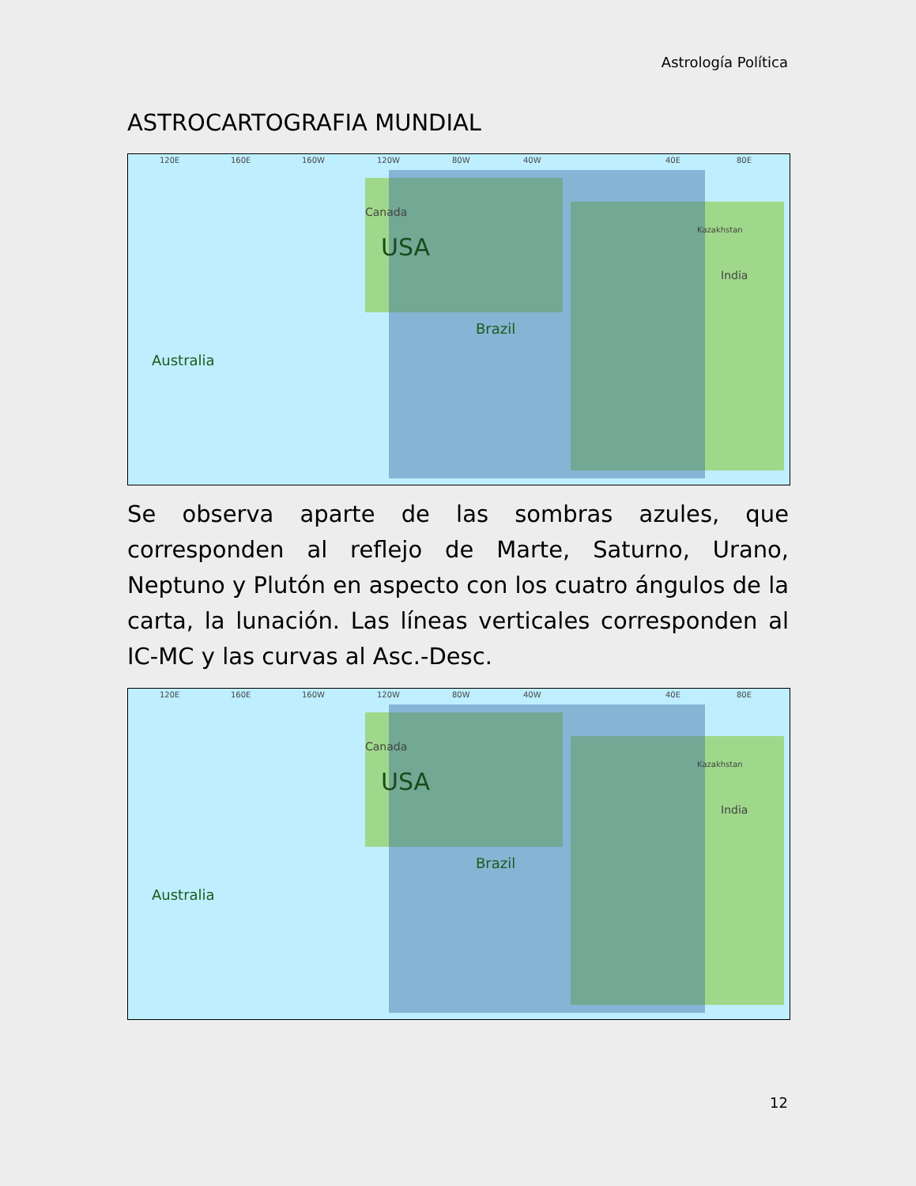Astrología Política
ASTROCARTOGRAFIA MUNDIAL
120E 160E 160W 120W 80W 40W 40E 80E
USA
Brazil
Australia
Canada
Kazakhstan
India
Se observa aparte de las sombras azules, que corresponden al reflejo de Marte, Saturno, Urano, Neptuno y Plutón en aspecto con los cuatro ángulos de la carta, la lunación. Las líneas verticales corresponden al IC-MC y las curvas al Asc.-Desc.
120E 160E 160W 120W 80W 40W 40E 80E
USA
Brazil
Australia
Canada
Kazakhstan
India
12